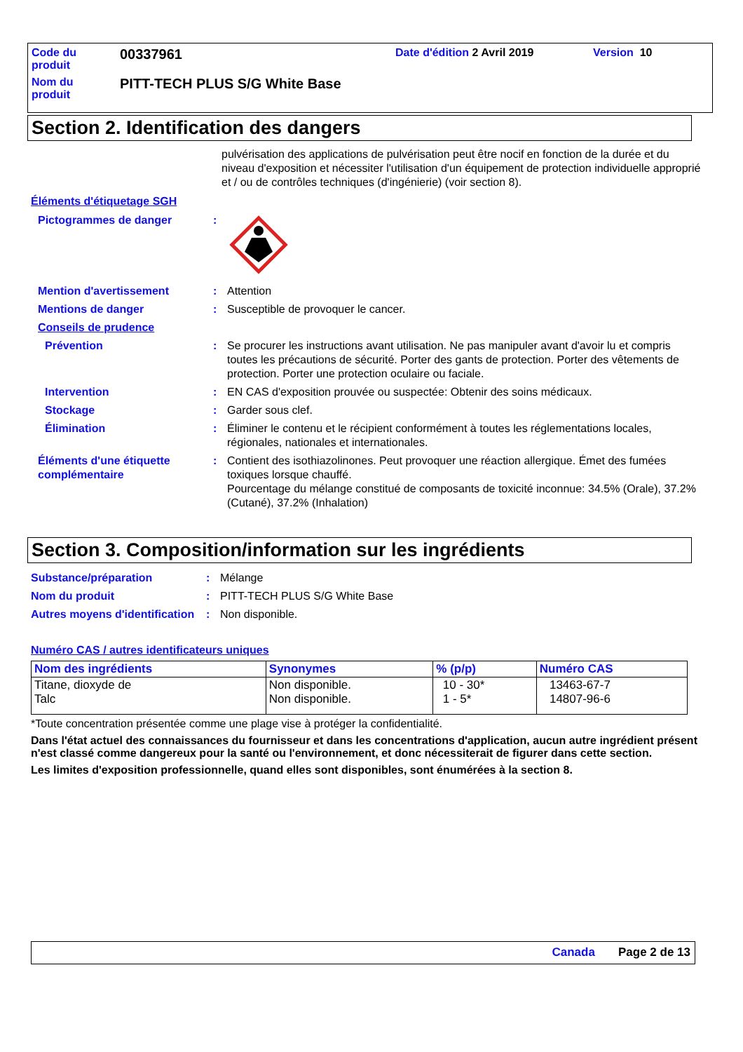Code du
produit
00337961
Date d'édition 2 Avril 2019 Version 10
Nom du
produit
PITT-TECH PLUS S/G White Base
Section 2. Identification des dangers
pulvérisation des applications de pulvérisation peut être nocif en fonction de la durée et du niveau d'exposition et nécessiter l'utilisation d'un équipement de protection individuelle approprié et / ou de contrôles techniques (d'ingénierie) (voir section 8).
Éléments d'étiquetage SGH
Pictogrammes de danger
:
Mention d'avertissement
:
Attention
Mentions de danger
:
Susceptible de provoquer le cancer.
Conseils de prudence
Prévention
:
Se procurer les instructions avant utilisation. Ne pas manipuler avant d'avoir lu et compris toutes les précautions de sécurité. Porter des gants de protection. Porter des vêtements de protection. Porter une protection oculaire ou faciale.
Intervention
:
EN CAS d'exposition prouvée ou suspectée: Obtenir des soins médicaux.
Stockage
:
Garder sous clef.
Élimination
:
Éliminer le contenu et le récipient conformément à toutes les réglementations locales, régionales, nationales et internationales.
Éléments d'une étiquette complémentaire
:
Contient des isothiazolinones. Peut provoquer une réaction allergique. Émet des fumées toxiques lorsque chauffé.
Pourcentage du mélange constitué de composants de toxicité inconnue: 34.5% (Orale), 37.2% (Cutané), 37.2% (Inhalation)
Section 3. Composition/information sur les ingrédients
Substance/préparation
:
Mélange
Nom du produit
:
PITT-TECH PLUS S/G White Base
Autres moyens d'identification
:
Non disponible.
Numéro CAS / autres identificateurs uniques
| Nom des ingrédients | Synonymes | % (p/p) | Numéro CAS |
| --- | --- | --- | --- |
| Titane, dioxyde de Talc | Non disponible. Non disponible. | 10 - 30* 1 - 5* | 13463-67-7 14807-96-6 |
*Toute concentration présentée comme une plage vise à protéger la confidentialité.
Dans l'état actuel des connaissances du fournisseur et dans les concentrations d'application, aucun autre ingrédient présent n'est classé comme dangereux pour la santé ou l'environnement, et donc nécessiterait de figurer dans cette section.
Les limites d'exposition professionnelle, quand elles sont disponibles, sont énumérées à la section 8.
Canada Page 2 de 13